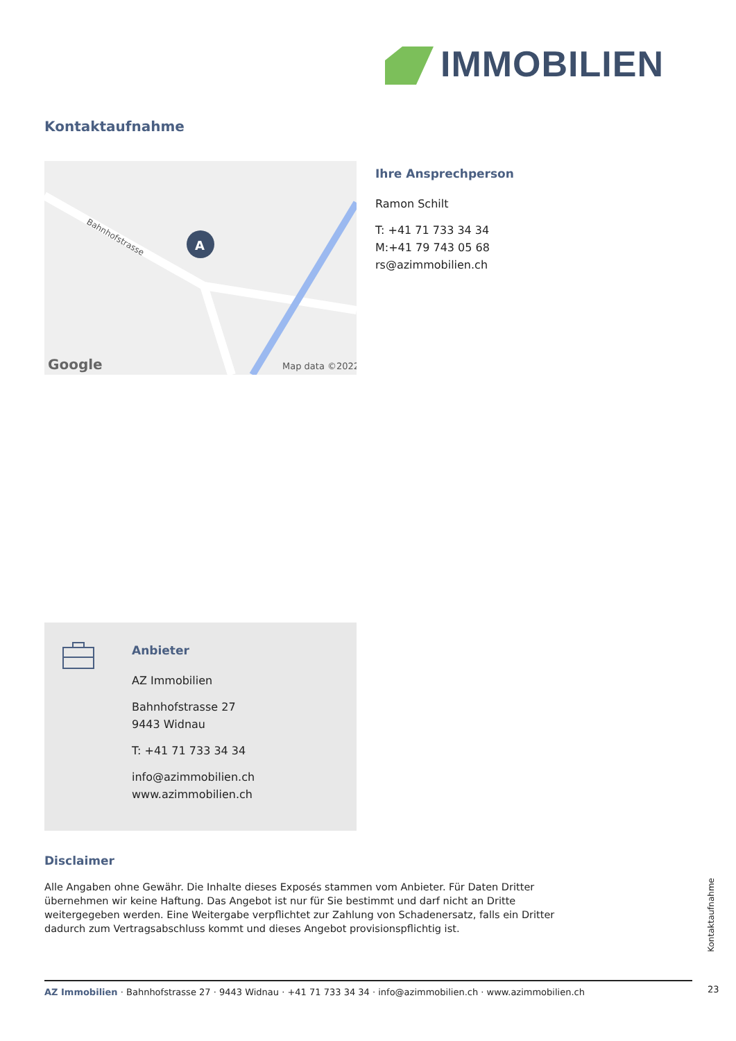IMMOBILIEN
Kontaktaufnahme
A
Google
Map data ©2022
Bahnhofstrasse
Ihre Ansprechperson
Ramon Schilt
T: +41 71 733 34 34
M:+41 79 743 05 68
rs@azimmobilien.ch
Anbieter
AZ Immobilien
Bahnhofstrasse 27
9443 Widnau
T: +41 71 733 34 34
info@azimmobilien.ch
www.azimmobilien.ch
Disclaimer
Alle Angaben ohne Gewähr. Die Inhalte dieses Exposés stammen vom Anbieter. Für Daten Dritter übernehmen wir keine Haftung. Das Angebot ist nur für Sie bestimmt und darf nicht an Dritte weitergegeben werden. Eine Weitergabe verpflichtet zur Zahlung von Schadenersatz, falls ein Dritter dadurch zum Vertragsabschluss kommt und dieses Angebot provisionspflichtig ist.
Kontaktaufnahme
AZ Immobilien · Bahnhofstrasse 27 · 9443 Widnau · +41 71 733 34 34 · info@azimmobilien.ch · www.azimmobilien.ch 23